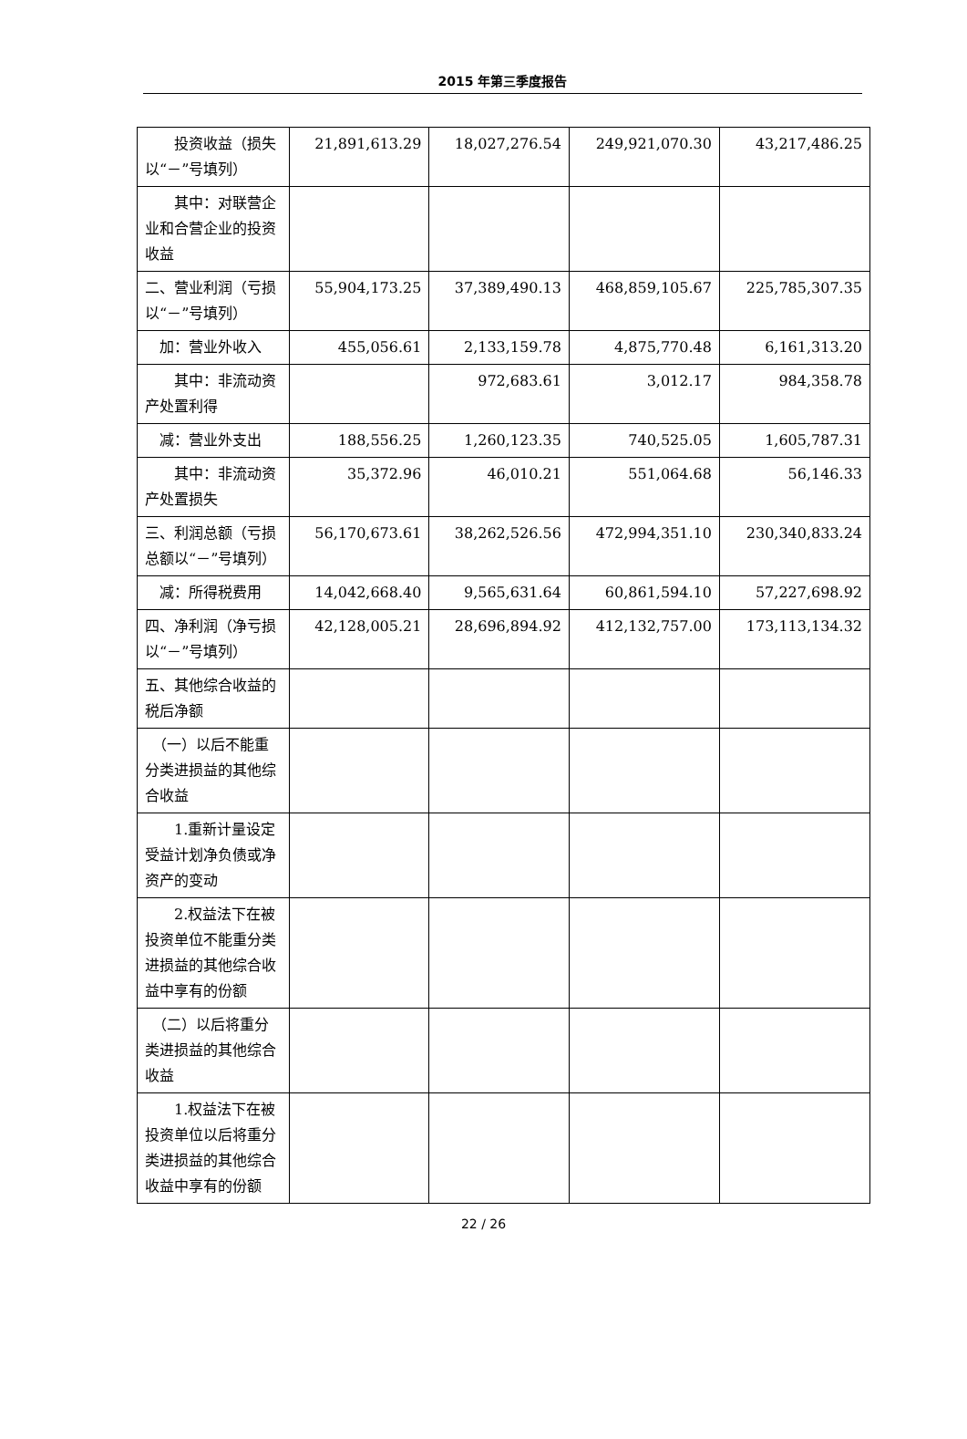2015 年第三季度报告
| 投资收益（损失以“－”号填列） | 21,891,613.29 | 18,027,276.54 | 249,921,070.30 | 43,217,486.25 |
| 其中：对联营企业和合营企业的投资收益 | | | | |
| 二、营业利润（亏损以“－”号填列） | 55,904,173.25 | 37,389,490.13 | 468,859,105.67 | 225,785,307.35 |
| 加：营业外收入 | 455,056.61 | 2,133,159.78 | 4,875,770.48 | 6,161,313.20 |
| 其中：非流动资产处置利得 | | 972,683.61 | 3,012.17 | 984,358.78 |
| 减：营业外支出 | 188,556.25 | 1,260,123.35 | 740,525.05 | 1,605,787.31 |
| 其中：非流动资产处置损失 | 35,372.96 | 46,010.21 | 551,064.68 | 56,146.33 |
| 三、利润总额（亏损总额以“－”号填列） | 56,170,673.61 | 38,262,526.56 | 472,994,351.10 | 230,340,833.24 |
| 减：所得税费用 | 14,042,668.40 | 9,565,631.64 | 60,861,594.10 | 57,227,698.92 |
| 四、净利润（净亏损以“－”号填列） | 42,128,005.21 | 28,696,894.92 | 412,132,757.00 | 173,113,134.32 |
| 五、其他综合收益的税后净额 | | | | |
| （一）以后不能重分类进损益的其他综合收益 | | | | |
| 1.重新计量设定受益计划净负债或净资产的变动 | | | | |
| 2.权益法下在被投资单位不能重分类进损益的其他综合收益中享有的份额 | | | | |
| （二）以后将重分类进损益的其他综合收益 | | | | |
| 1.权益法下在被投资单位以后将重分类进损益的其他综合收益中享有的份额 | | | | |
22 / 26